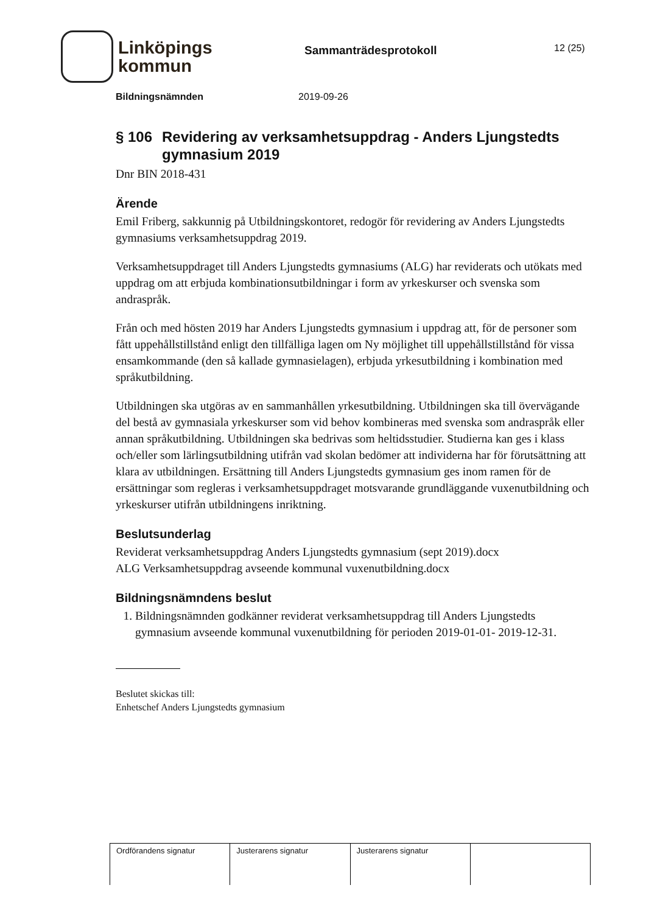Linköpings
kommun
Sammanträdesprotokoll
12 (25)
Bildningsnämnden 2019-09-26
§ 106 Revidering av verksamhetsuppdrag - Anders Ljungstedts gymnasium 2019
Dnr BIN 2018-431
Ärende
Emil Friberg, sakkunnig på Utbildningskontoret, redogör för revidering av Anders Ljungstedts gymnasiums verksamhetsuppdrag 2019.
Verksamhetsuppdraget till Anders Ljungstedts gymnasiums (ALG) har reviderats och utökats med uppdrag om att erbjuda kombinationsutbildningar i form av yrkeskurser och svenska som andraspråk.
Från och med hösten 2019 har Anders Ljungstedts gymnasium i uppdrag att, för de personer som fått uppehållstillstånd enligt den tillfälliga lagen om Ny möjlighet till uppehållstillstånd för vissa ensamkommande (den så kallade gymnasielagen), erbjuda yrkesutbildning i kombination med språkutbildning.
Utbildningen ska utgöras av en sammanhållen yrkesutbildning. Utbildningen ska till övervägande del bestå av gymnasiala yrkeskurser som vid behov kombineras med svenska som andraspråk eller annan språkutbildning. Utbildningen ska bedrivas som heltidsstudier. Studierna kan ges i klass och/eller som lärlingsutbildning utifrån vad skolan bedömer att individerna har för förutsättning att klara av utbildningen. Ersättning till Anders Ljungstedts gymnasium ges inom ramen för de ersättningar som regleras i verksamhetsuppdraget motsvarande grundläggande vuxenutbildning och yrkeskurser utifrån utbildningens inriktning.
Beslutsunderlag
Reviderat verksamhetsuppdrag Anders Ljungstedts gymnasium (sept 2019).docx
ALG Verksamhetsuppdrag avseende kommunal vuxenutbildning.docx
Bildningsnämndens beslut
1. Bildningsnämnden godkänner reviderat verksamhetsuppdrag till Anders Ljungstedts gymnasium avseende kommunal vuxenutbildning för perioden 2019-01-01- 2019-12-31.
Beslutet skickas till:
Enhetschef Anders Ljungstedts gymnasium
| Ordförandens signatur | Justerarens signatur | Justerarens signatur | |